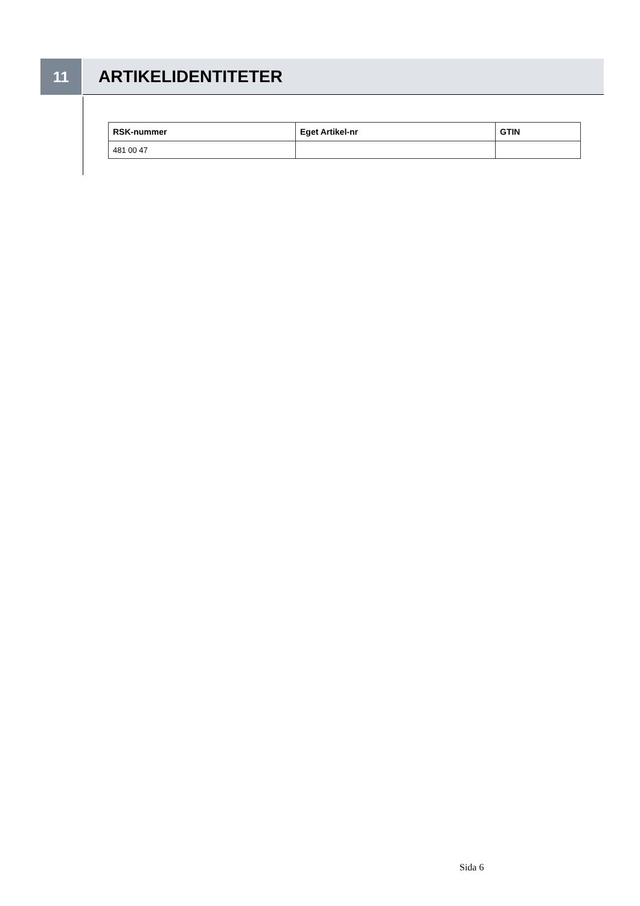11 ARTIKELIDENTITETER
| RSK-nummer | Eget Artikel-nr | GTIN |
| --- | --- | --- |
| 481 00 47 | | |
Sida 6